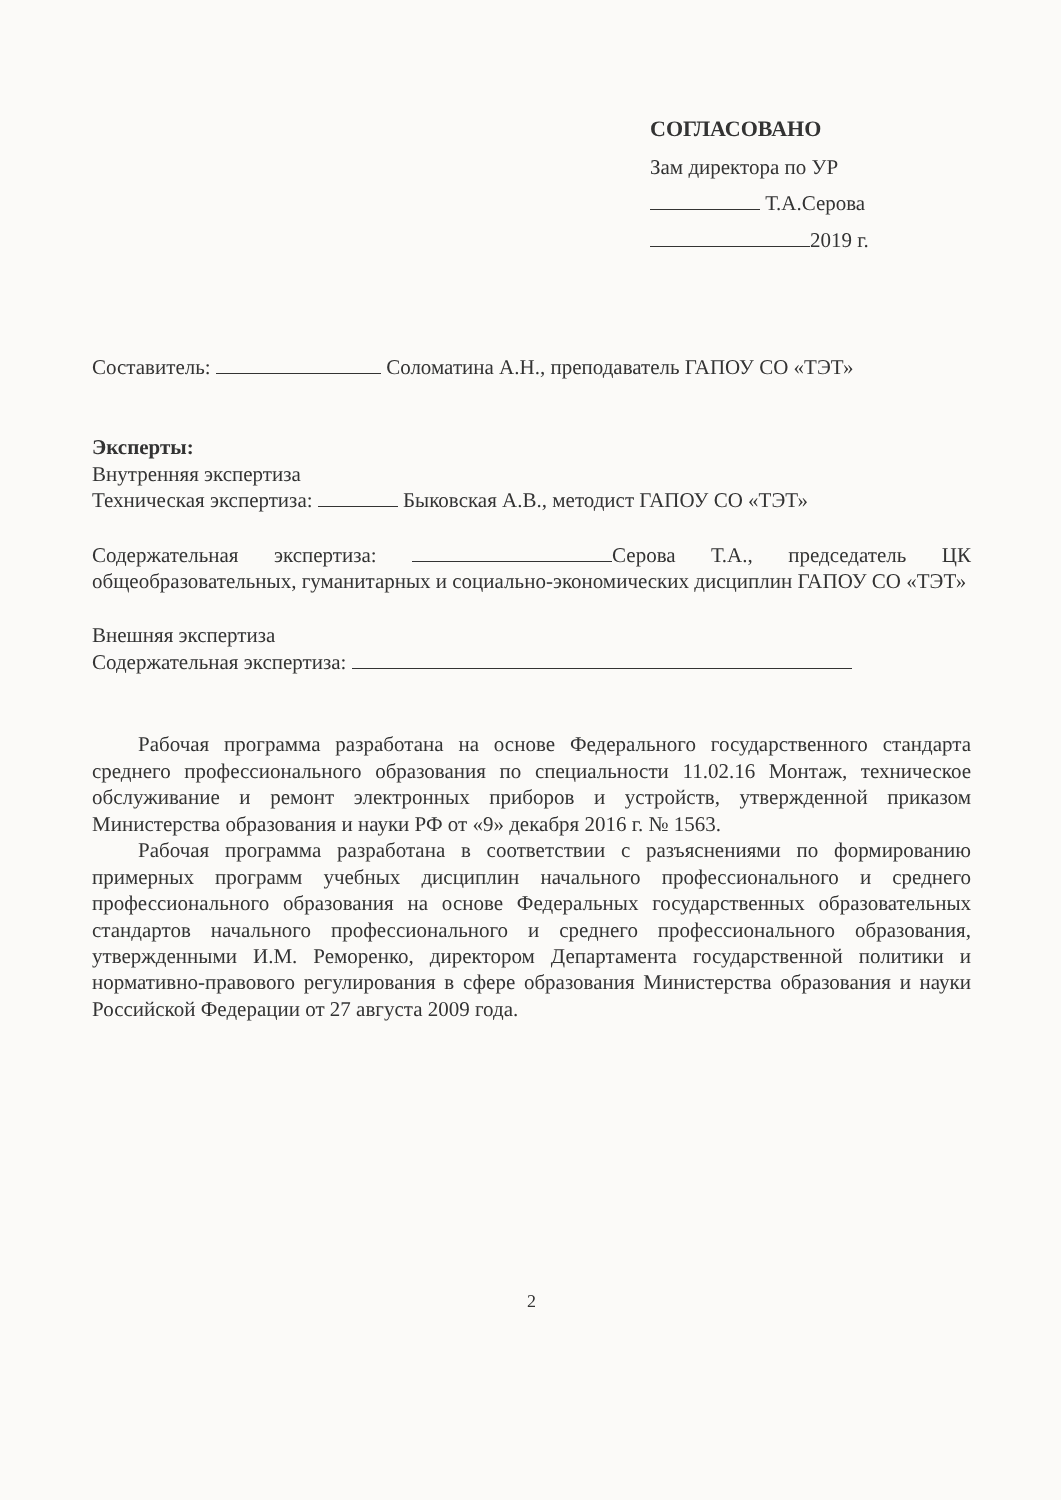СОГЛАСОВАНО
Зам директора по УР
Т.А.Серова
2019 г.
Составитель: Соломатина А.Н., преподаватель ГАПОУ СО «ТЭТ»
Эксперты:
Внутренняя экспертиза
Техническая экспертиза: Быковская А.В., методист ГАПОУ СО «ТЭТ»
Содержательная экспертиза: Серова Т.А., председатель ЦК общеобразовательных, гуманитарных и социально-экономических дисциплин ГАПОУ СО «ТЭТ»
Внешняя экспертиза
Содержательная экспертиза:
Рабочая программа разработана на основе Федерального государственного стандарта среднего профессионального образования по специальности 11.02.16 Монтаж, техническое обслуживание и ремонт электронных приборов и устройств, утвержденной приказом Министерства образования и науки РФ от «9» декабря 2016 г. № 1563.
Рабочая программа разработана в соответствии с разъяснениями по формированию примерных программ учебных дисциплин начального профессионального и среднего профессионального образования на основе Федеральных государственных образовательных стандартов начального профессионального и среднего профессионального образования, утвержденными И.М. Реморенко, директором Департамента государственной политики и нормативно-правового регулирования в сфере образования Министерства образования и науки Российской Федерации от 27 августа 2009 года.
2